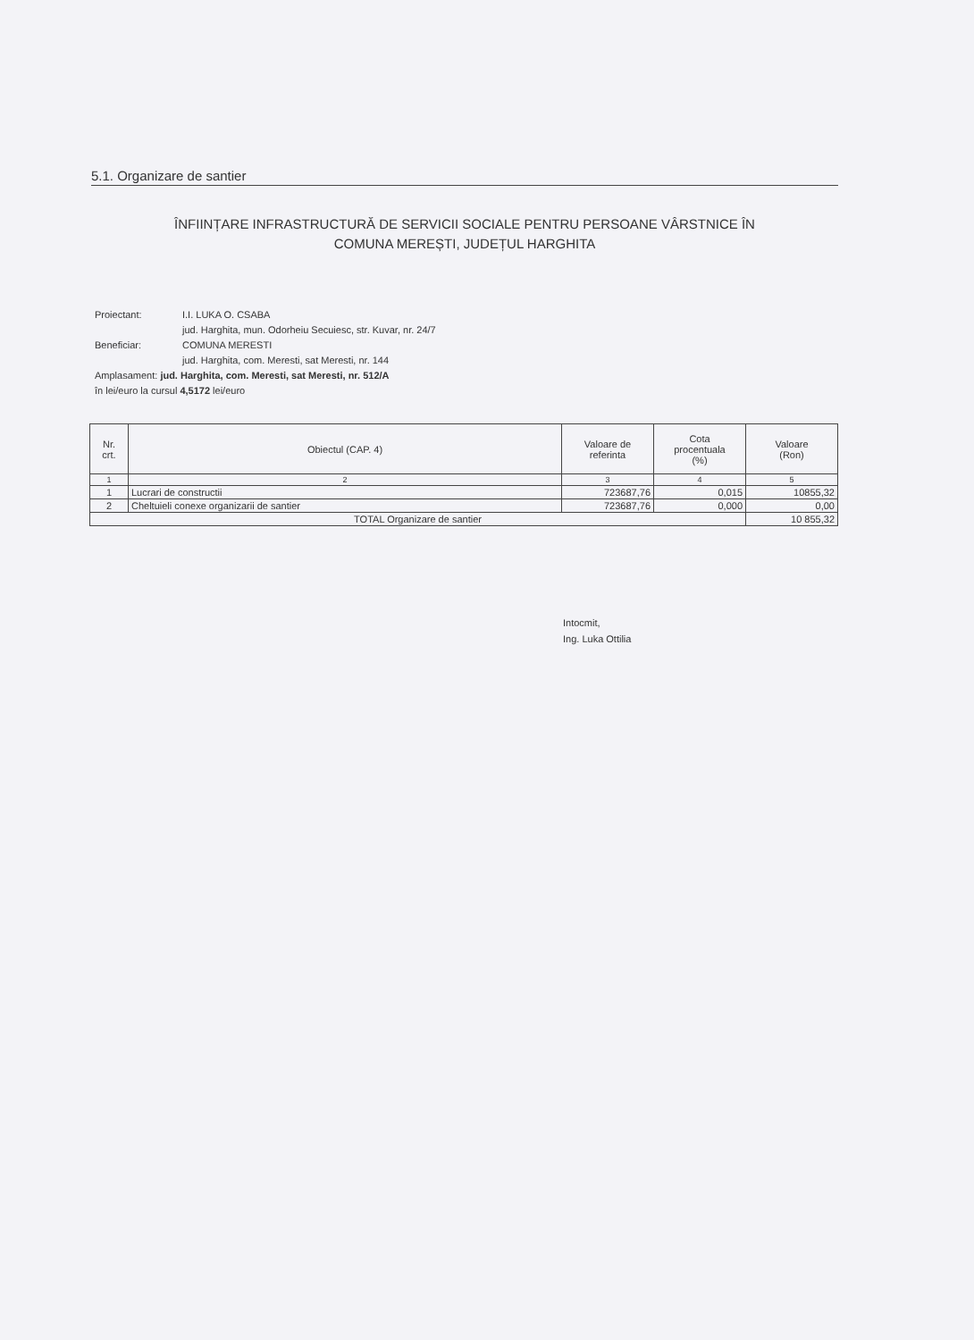5.1. Organizare de santier
ÎNFIINȚARE INFRASTRUCTURĂ DE SERVICII SOCIALE PENTRU PERSOANE VÂRSTNICE ÎN
COMUNA MEREȘTI, JUDEȚUL HARGHITA
Proiectant: I.I. LUKA O. CSABA
jud. Harghita, mun. Odorheiu Secuiesc, str. Kuvar, nr. 24/7
Beneficiar: COMUNA MERESTI
jud. Harghita, com. Meresti, sat Meresti, nr. 144
Amplasament: jud. Harghita, com. Meresti, sat Meresti, nr. 512/A
în lei/euro la cursul 4,5172 lei/euro
| Nr. crt. | Obiectul (CAP. 4) | Valoare de referinta | Cota procentuala (%) | Valoare (Ron) |
| --- | --- | --- | --- | --- |
| 1 | 2 | 3 | 4 | 5 |
| 1 | Lucrari de constructii | 723687,76 | 0,015 | 10855,32 |
| 2 | Cheltuieli conexe organizarii de santier | 723687,76 | 0,000 | 0,00 |
| TOTAL Organizare de santier | | | | 10 855,32 |
Intocmit,
Ing. Luka Ottilia